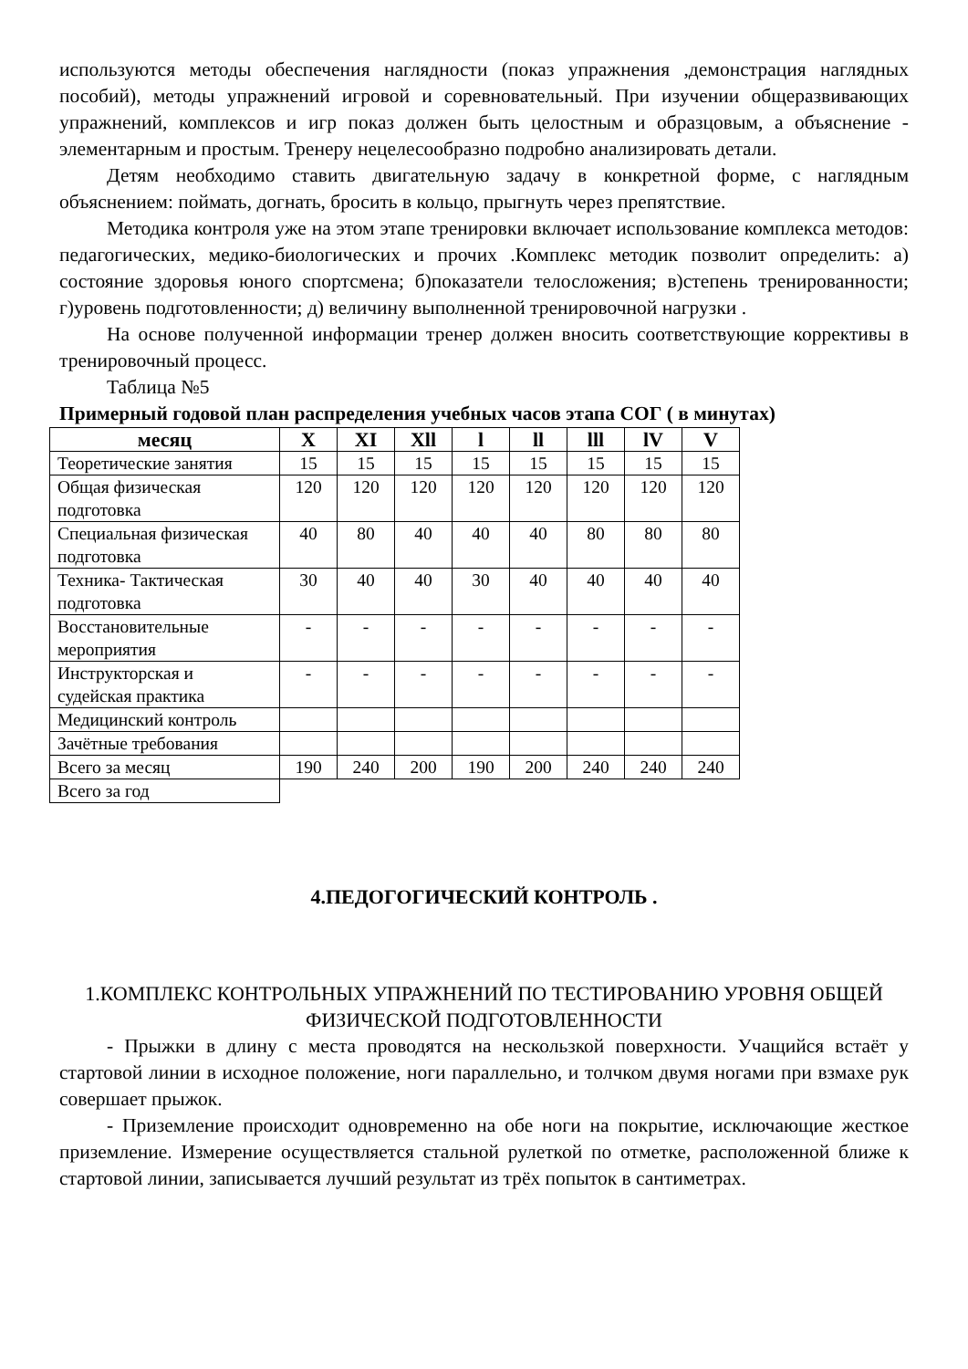используются методы обеспечения наглядности (показ упражнения ,демонстрация наглядных пособий), методы упражнений игровой и соревновательный. При изучении общеразвивающих упражнений, комплексов и игр показ должен быть целостным и образцовым, а объяснение - элементарным и простым. Тренеру нецелесообразно подробно анализировать детали.
Детям необходимо ставить двигательную задачу в конкретной форме, с наглядным объяснением: поймать, догнать, бросить в кольцо, прыгнуть через препятствие.
Методика контроля уже на этом этапе тренировки включает использование комплекса методов: педагогических, медико-биологических и прочих .Комплекс методик позволит определить: а) состояние здоровья юного спортсмена; б)показатели телосложения; в)степень тренированности; г)уровень подготовленности; д) величину выполненной тренировочной нагрузки .
На основе полученной информации тренер должен вносить соответствующие коррективы в тренировочный процесс.
Таблица №5
Примерный годовой план распределения учебных часов этапа СОГ ( в минутах)
| месяц | X | XI | Xll | l | ll | lll | lV | V |
| --- | --- | --- | --- | --- | --- | --- | --- | --- |
| Теоретические занятия | 15 | 15 | 15 | 15 | 15 | 15 | 15 | 15 |
| Общая физическая подготовка | 120 | 120 | 120 | 120 | 120 | 120 | 120 | 120 |
| Специальная физическая подготовка | 40 | 80 | 40 | 40 | 40 | 80 | 80 | 80 |
| Техника- Тактическая подготовка | 30 | 40 | 40 | 30 | 40 | 40 | 40 | 40 |
| Восстановительные мероприятия | - | - | - | - | - | - | - | - |
| Инструкторская и судейская практика | - | - | - | - | - | - | - | - |
| Медицинский контроль | | | | | | | | |
| Зачётные требования | | | | | | | | |
| Всего за месяц | 190 | 240 | 200 | 190 | 200 | 240 | 240 | 240 |
| Всего за год | | | | | | | | |
4.ПЕДОГОГИЧЕСКИЙ КОНТРОЛЬ .
1.КОМПЛЕКС КОНТРОЛЬНЫХ УПРАЖНЕНИЙ ПО ТЕСТИРОВАНИЮ УРОВНЯ ОБЩЕЙ ФИЗИЧЕСКОЙ ПОДГОТОВЛЕННОСТИ
- Прыжки в длину с места проводятся на нескользкой поверхности. Учащийся встаёт у стартовой линии в исходное положение, ноги параллельно, и толчком двумя ногами при взмахе рук совершает прыжок.
- Приземление происходит одновременно на обе ноги на покрытие, исключающие жесткое приземление. Измерение осуществляется стальной рулеткой по отметке, расположенной ближе к стартовой линии, записывается лучший результат из трёх попыток в сантиметрах.